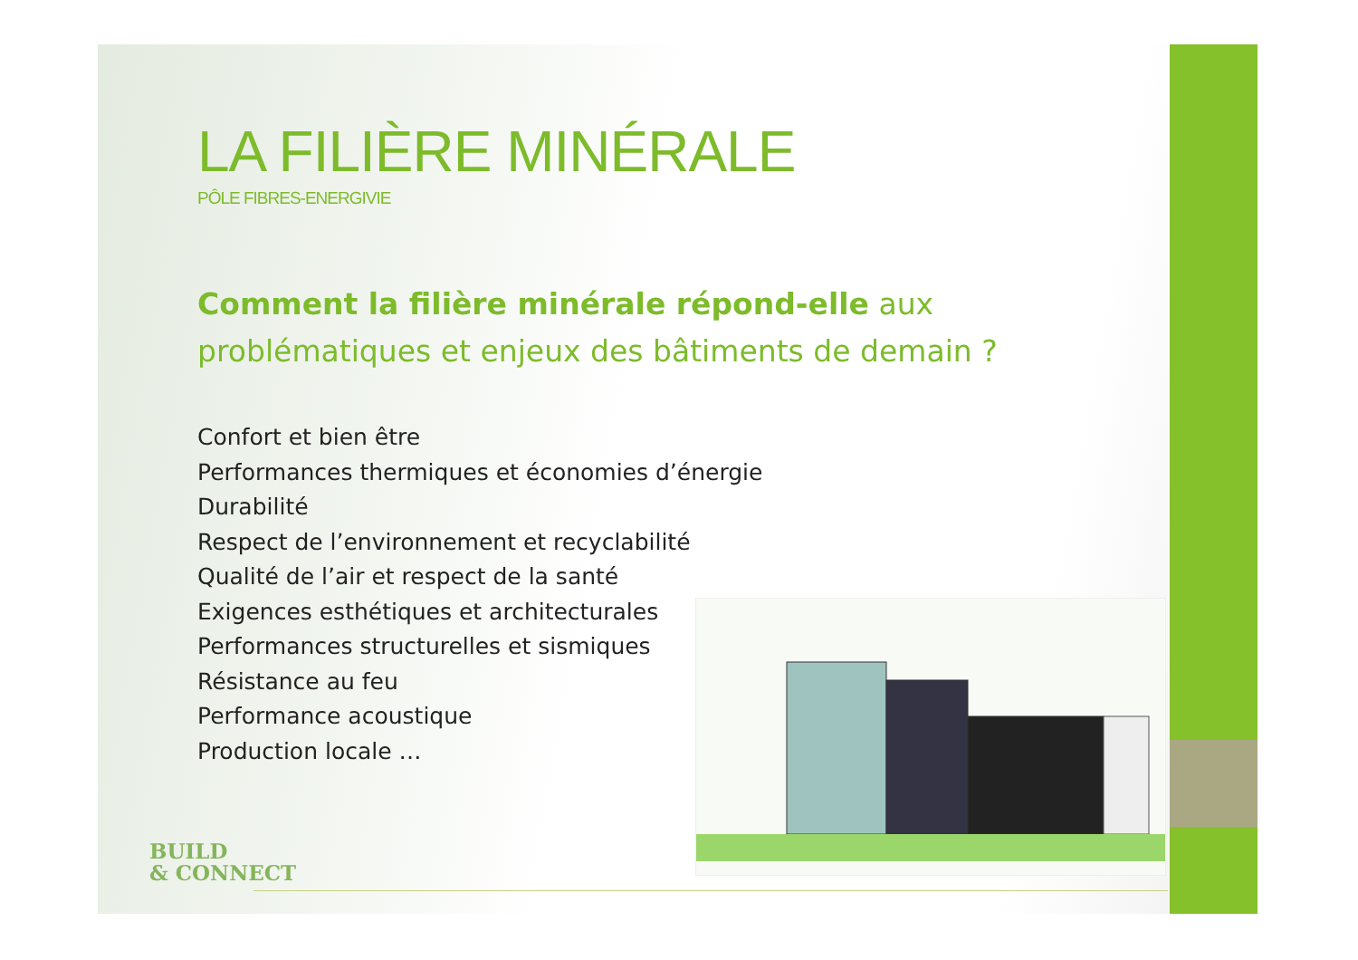LA FILIÈRE MINÉRALE
PÔLE FIBRES-ENERGIVIE
Comment la filière minérale répond-elle aux problématiques et enjeux des bâtiments de demain ?
Confort et bien être
Performances thermiques et économies d’énergie
Durabilité
Respect de l’environnement et recyclabilité
Qualité de l’air et respect de la santé
Exigences esthétiques et architecturales
Performances structurelles et sismiques
Résistance au feu
Performance acoustique
Production locale …
BUILD
& CONNECT